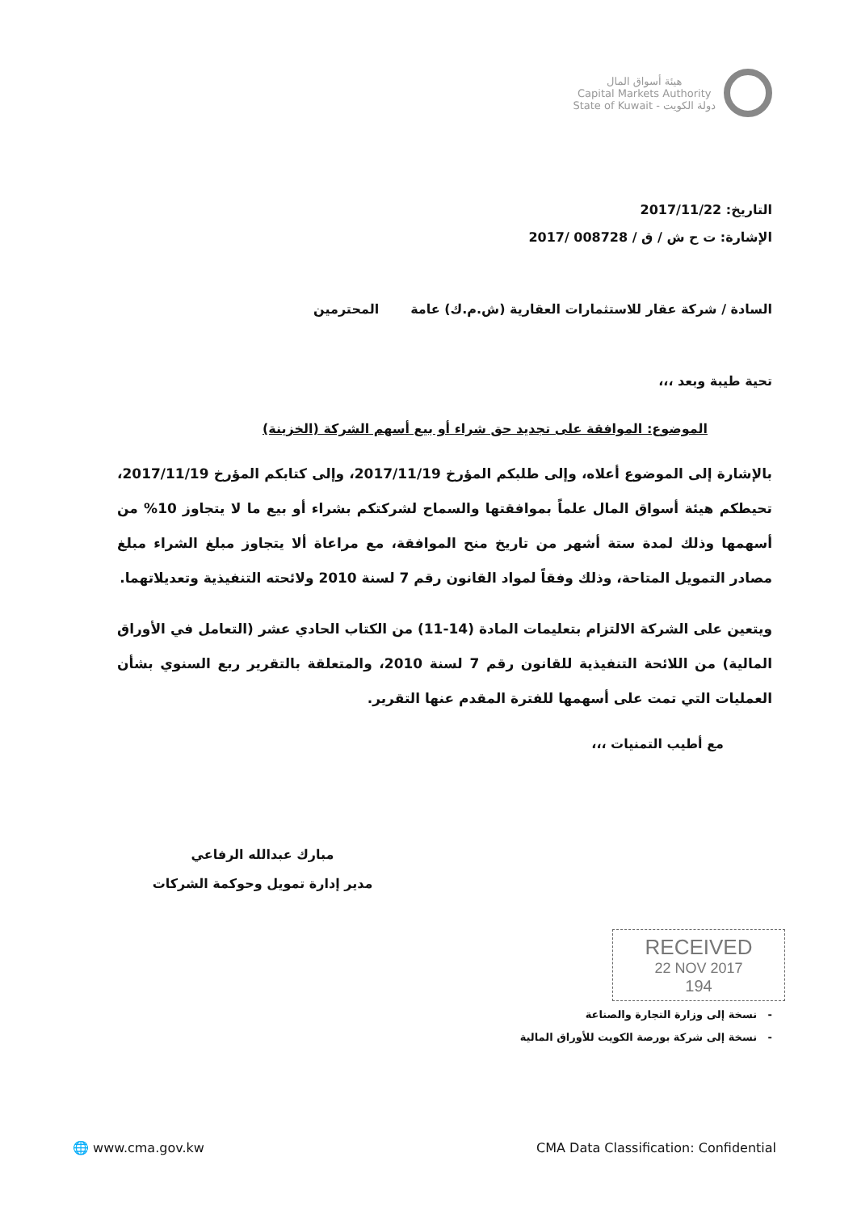هيئة أسواق المال
Capital Markets Authority
State of Kuwait - دولة الكويت
التاريخ: 2017/11/22
الإشارة: ت ح ش / ق / 008728 /2017
السادة / شركة عقار للاستثمارات العقارية (ش.م.ك) عامة المحترمين
تحية طيبة وبعد ،،،
الموضوع: الموافقة على تجديد حق شراء أو بيع أسهم الشركة (الخزينة)
بالإشارة إلى الموضوع أعلاه، وإلى طلبكم المؤرخ 2017/11/19، وإلى كتابكم المؤرخ 2017/11/19، تحيطكم هيئة أسواق المال علماً بموافقتها والسماح لشركتكم بشراء أو بيع ما لا يتجاوز 10% من أسهمها وذلك لمدة ستة أشهر من تاريخ منح الموافقة، مع مراعاة ألا يتجاوز مبلغ الشراء مبلغ مصادر التمويل المتاحة، وذلك وفقاً لمواد القانون رقم 7 لسنة 2010 ولائحته التنفيذية وتعديلاتهما.
ويتعين على الشركة الالتزام بتعليمات المادة (14-11) من الكتاب الحادي عشر (التعامل في الأوراق المالية) من اللائحة التنفيذية للقانون رقم 7 لسنة 2010، والمتعلقة بالتقرير ربع السنوي بشأن العمليات التي تمت على أسهمها للفترة المقدم عنها التقرير.
مع أطيب التمنيات ،،،
مبارك عبدالله الرفاعي
مدير إدارة تمويل وحوكمة الشركات
- نسخة إلى وزارة التجارة والصناعة
- نسخة إلى شركة بورصة الكويت للأوراق المالية
RECEIVED
22 NOV 2017
194
🌐 www.cma.gov.kw CMA Data Classification: Confidential